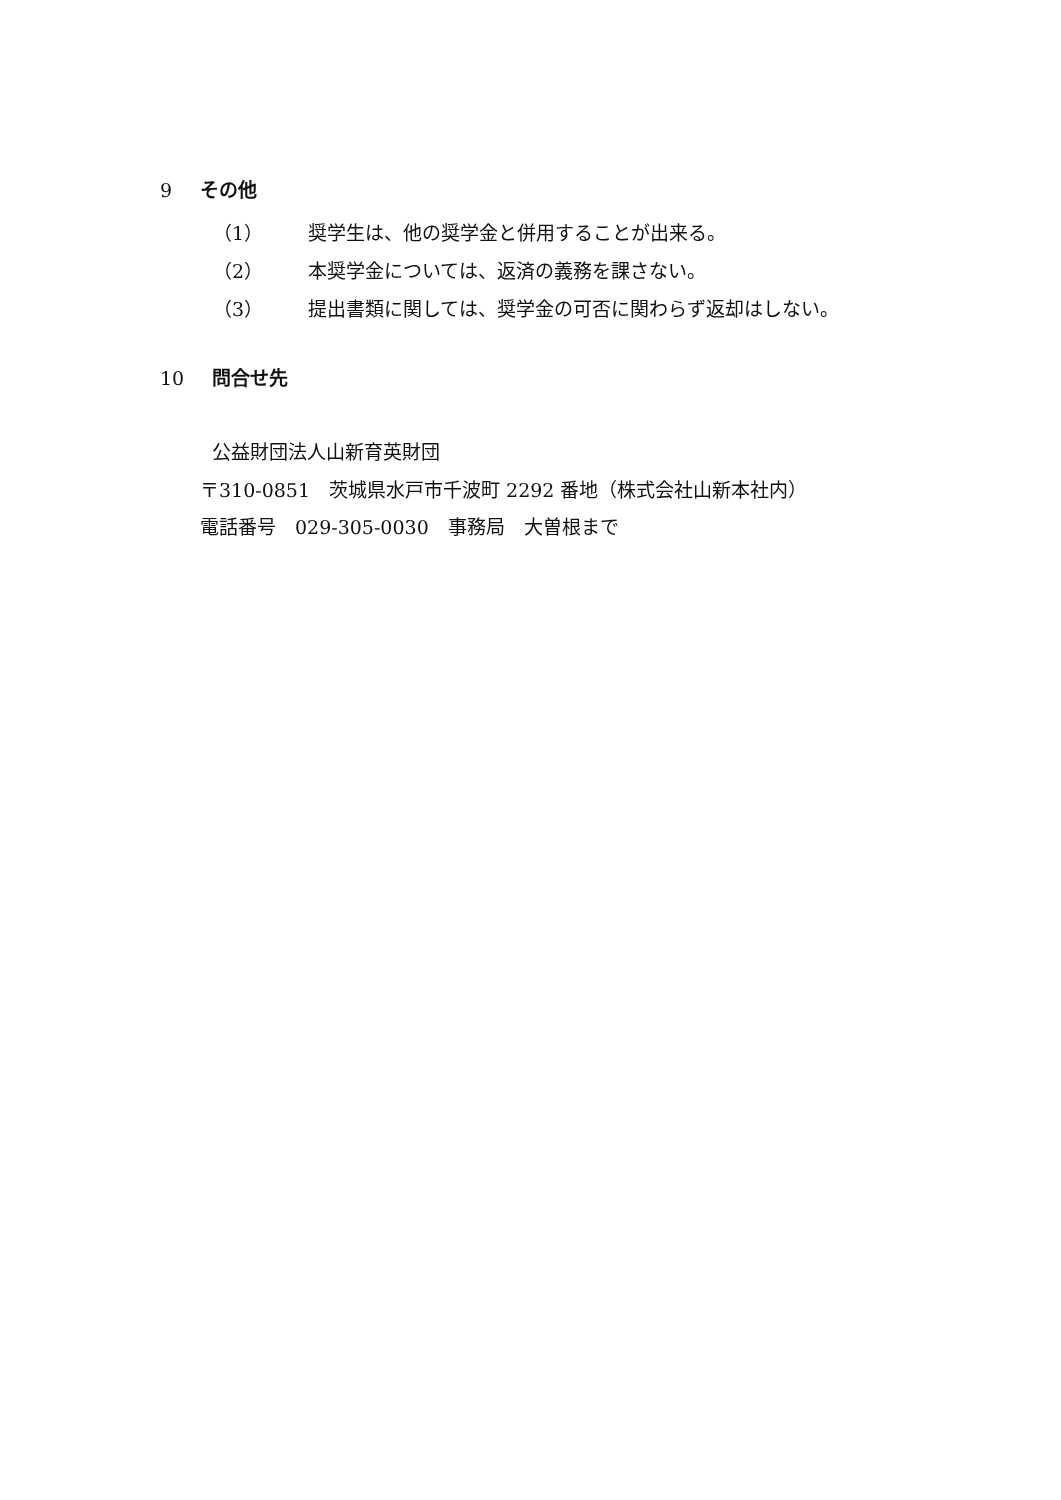9 その他
（1） 奨学生は、他の奨学金と併用することが出来る。
（2） 本奨学金については、返済の義務を課さない。
（3） 提出書類に関しては、奨学金の可否に関わらず返却はしない。
10 問合せ先
公益財団法人山新育英財団
〒310-0851　茨城県水戸市千波町 2292 番地（株式会社山新本社内）
電話番号　029-305-0030　事務局　大曽根まで